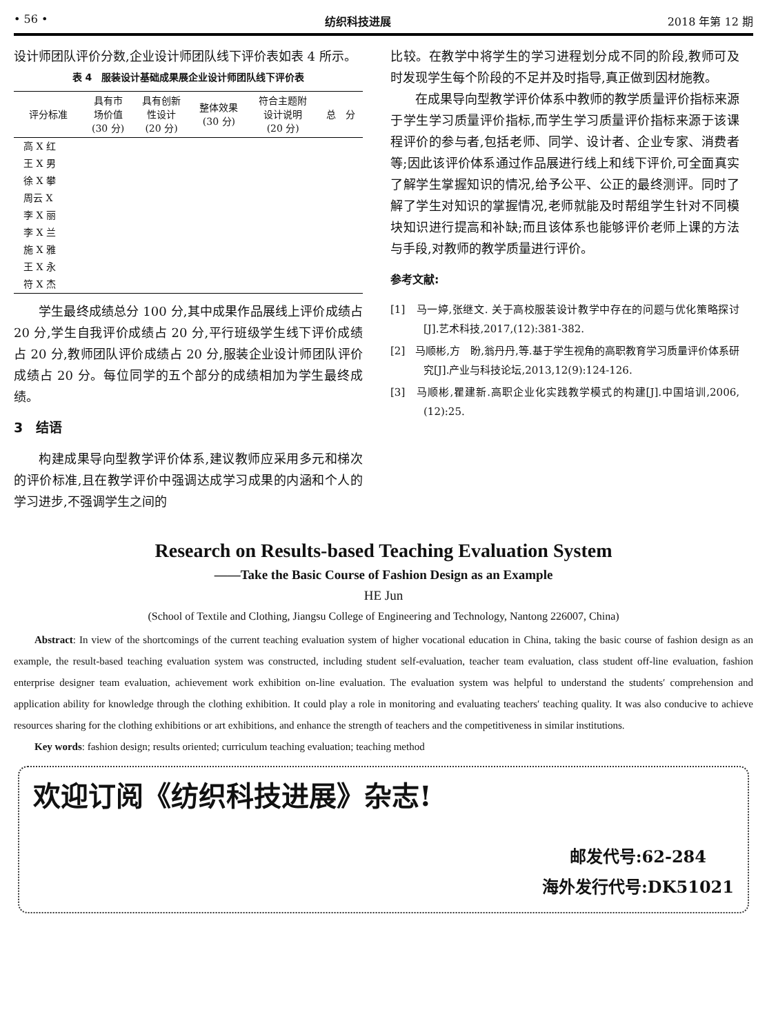• 56 • 纺织科技进展 2018 年第 12 期
设计师团队评价分数,企业设计师团队线下评价表如表 4 所示。
表 4　服装设计基础成果展企业设计师团队线下评价表
| 评分标准 | 具有市 场价值 (30 分) | 具有创新 性设计 (20 分) | 整体效果 (30 分) | 符合主题附 设计说明 (20 分) | 总 分 |
| --- | --- | --- | --- | --- | --- |
| 高 X 红 | | | | | |
| 王 X 男 | | | | | |
| 徐 X 攀 | | | | | |
| 周云 X | | | | | |
| 李 X 丽 | | | | | |
| 李 X 兰 | | | | | |
| 施 X 雅 | | | | | |
| 王 X 永 | | | | | |
| 符 X 杰 | | | | | |
学生最终成绩总分 100 分,其中成果作品展线上评价成绩占 20 分,学生自我评价成绩占 20 分,平行班级学生线下评价成绩占 20 分,教师团队评价成绩占 20 分,服装企业设计师团队评价成绩占 20 分。每位同学的五个部分的成绩相加为学生最终成绩。
3　结语
构建成果导向型教学评价体系,建议教师应采用多元和梯次的评价标准,且在教学评价中强调达成学习成果的内涵和个人的学习进步,不强调学生之间的
比较。在教学中将学生的学习进程划分成不同的阶段,教师可及时发现学生每个阶段的不足并及时指导,真正做到因材施教。
在成果导向型教学评价体系中教师的教学质量评价指标来源于学生学习质量评价指标,而学生学习质量评价指标来源于该课程评价的参与者,包括老师、同学、设计者、企业专家、消费者等;因此该评价体系通过作品展进行线上和线下评价,可全面真实了解学生掌握知识的情况,给予公平、公正的最终测评。同时了解了学生对知识的掌握情况,老师就能及时帮组学生针对不同模块知识进行提高和补缺;而且该体系也能够评价老师上课的方法与手段,对教师的教学质量进行评价。
参考文献:
[1]　马一婷,张继文. 关于高校服装设计教学中存在的问题与优化策略探讨[J].艺术科技,2017,(12):381-382.
[2]　马顺彬,方　盼,翁丹丹,等.基于学生视角的高职教育学习质量评价体系研究[J].产业与科技论坛,2013,12(9):124-126.
[3]　马顺彬,瞿建新.高职企业化实践教学模式的构建[J].中国培训,2006,(12):25.
Research on Results-based Teaching Evaluation System
——Take the Basic Course of Fashion Design as an Example
HE Jun
(School of Textile and Clothing, Jiangsu College of Engineering and Technology, Nantong 226007, China)
Abstract: In view of the shortcomings of the current teaching evaluation system of higher vocational education in China, taking the basic course of fashion design as an example, the result-based teaching evaluation system was constructed, including student self-evaluation, teacher team evaluation, class student off-line evaluation, fashion enterprise designer team evaluation, achievement work exhibition on-line evaluation. The evaluation system was helpful to understand the students′ comprehension and application ability for knowledge through the clothing exhibition. It could play a role in monitoring and evaluating teachers′ teaching quality. It was also conducive to achieve resources sharing for the clothing exhibitions or art exhibitions, and enhance the strength of teachers and the competitiveness in similar institutions.
Key words: fashion design; results oriented; curriculum teaching evaluation; teaching method
欢迎订阅《纺织科技进展》杂志!
邮发代号:62-284
海外发行代号:DK51021